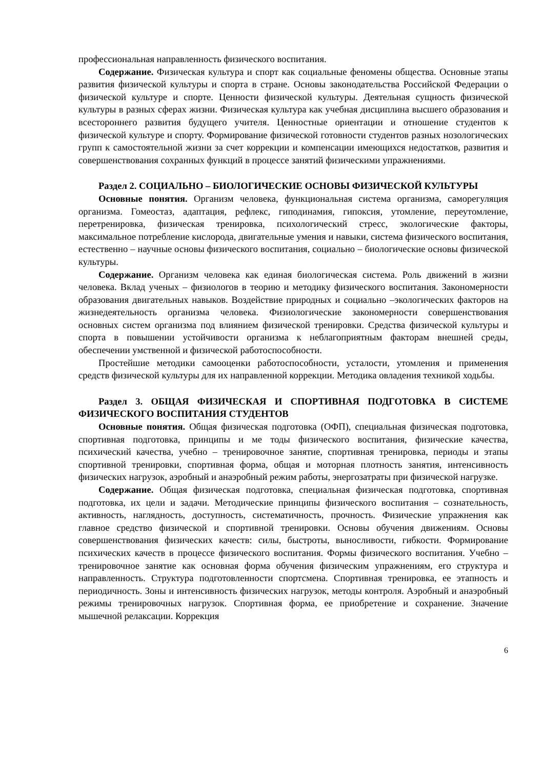профессиональная направленность физического воспитания.
Содержание. Физическая культура и спорт как социальные феномены общества. Основные этапы развития физической культуры и спорта в стране. Основы законодательства Российской Федерации о физической культуре и спорте. Ценности физической культуры. Деятельная сущность физической культуры в разных сферах жизни. Физическая культура как учебная дисциплина высшего образования и всестороннего развития будущего учителя. Ценностные ориентации и отношение студентов к физической культуре и спорту. Формирование физической готовности студентов разных нозологических групп к самостоятельной жизни за счет коррекции и компенсации имеющихся недостатков, развития и совершенствования сохранных функций в процессе занятий физическими упражнениями.
Раздел 2. СОЦИАЛЬНО – БИОЛОГИЧЕСКИЕ ОСНОВЫ ФИЗИЧЕСКОЙ КУЛЬТУРЫ
Основные понятия. Организм человека, функциональная система организма, саморегуляция организма. Гомеостаз, адаптация, рефлекс, гиподинамия, гипоксия, утомление, переутомление, перетренировка, физическая тренировка, психологический стресс, экологические факторы, максимальное потребление кислорода, двигательные умения и навыки, система физического воспитания, естественно – научные основы физического воспитания, социально – биологические основы физической культуры.
Содержание. Организм человека как единая биологическая система. Роль движений в жизни человека. Вклад ученых – физиологов в теорию и методику физического воспитания. Закономерности образования двигательных навыков. Воздействие природных и социально –экологических факторов на жизнедеятельность организма человека. Физиологические закономерности совершенствования основных систем организма под влиянием физической тренировки. Средства физической культуры и спорта в повышении устойчивости организма к неблагоприятным факторам внешней среды, обеспечении умственной и физической работоспособности.
Простейшие методики самооценки работоспособности, усталости, утомления и применения средств физической культуры для их направленной коррекции. Методика овладения техникой ходьбы.
Раздел 3. ОБЩАЯ ФИЗИЧЕСКАЯ И СПОРТИВНАЯ ПОДГОТОВКА В СИСТЕМЕ ФИЗИЧЕСКОГО ВОСПИТАНИЯ СТУДЕНТОВ
Основные понятия. Общая физическая подготовка (ОФП), специальная физическая подготовка, спортивная подготовка, принципы и ме тоды физического воспитания, физические качества, психический качества, учебно – тренировочное занятие, спортивная тренировка, периоды и этапы спортивной тренировки, спортивная форма, общая и моторная плотность занятия, интенсивность физических нагрузок, аэробный и анаэробный режим работы, энергозатраты при физической нагрузке.
Содержание. Общая физическая подготовка, специальная физическая подготовка, спортивная подготовка, их цели и задачи. Методические принципы физического воспитания – сознательность, активность, наглядность, доступность, систематичность, прочность. Физические упражнения как главное средство физической и спортивной тренировки. Основы обучения движениям. Основы совершенствования физических качеств: силы, быстроты, выносливости, гибкости. Формирование психических качеств в процессе физического воспитания. Формы физического воспитания. Учебно – тренировочное занятие как основная форма обучения физическим упражнениям, его структура и направленность. Структура подготовленности спортсмена. Спортивная тренировка, ее этапность и периодичность. Зоны и интенсивность физических нагрузок, методы контроля. Аэробный и анаэробный режимы тренировочных нагрузок. Спортивная форма, ее приобретение и сохранение. Значение мышечной релаксации. Коррекция
6